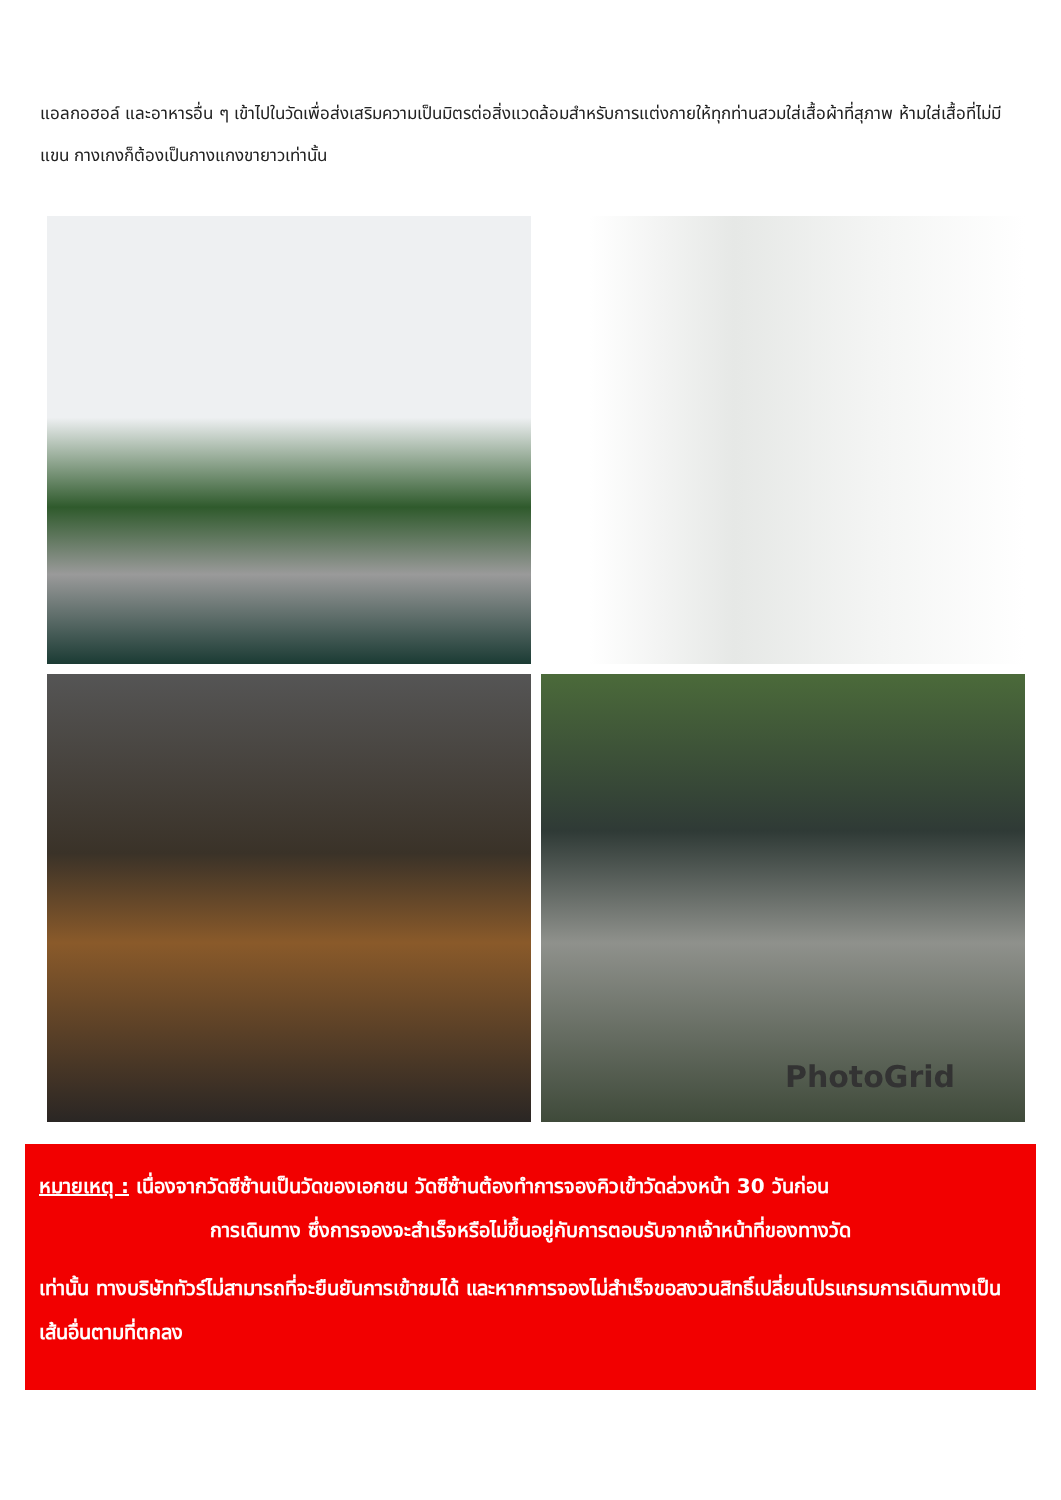แอลกอฮอล์ และอาหารอื่น ๆ เข้าไปในวัดเพื่อส่งเสริมความเป็นมิตรต่อสิ่งแวดล้อมสำหรับการแต่งกายให้ทุกท่านสวมใส่เสื้อผ้าที่สุภาพ ห้ามใส่เสื้อที่ไม่มีแขน กางเกงก็ต้องเป็นกางแกงขายาวเท่านั้น
PhotoGrid
หมายเหตุ : เนื่องจากวัดซีซ้านเป็นวัดของเอกชน วัดซีซ้านต้องทำการจองคิวเข้าวัดล่วงหน้า 30 วันก่อน
การเดินทาง ซึ่งการจองจะสำเร็จหรือไม่ขึ้นอยู่กับการตอบรับจากเจ้าหน้าที่ของทางวัด
เท่านั้น ทางบริษัททัวร์ไม่สามารถที่จะยืนยันการเข้าชมได้ และหากการจองไม่สำเร็จขอสงวนสิทธิ์เปลี่ยนโปรแกรมการเดินทางเป็นเส้นอื่นตามที่ตกลง